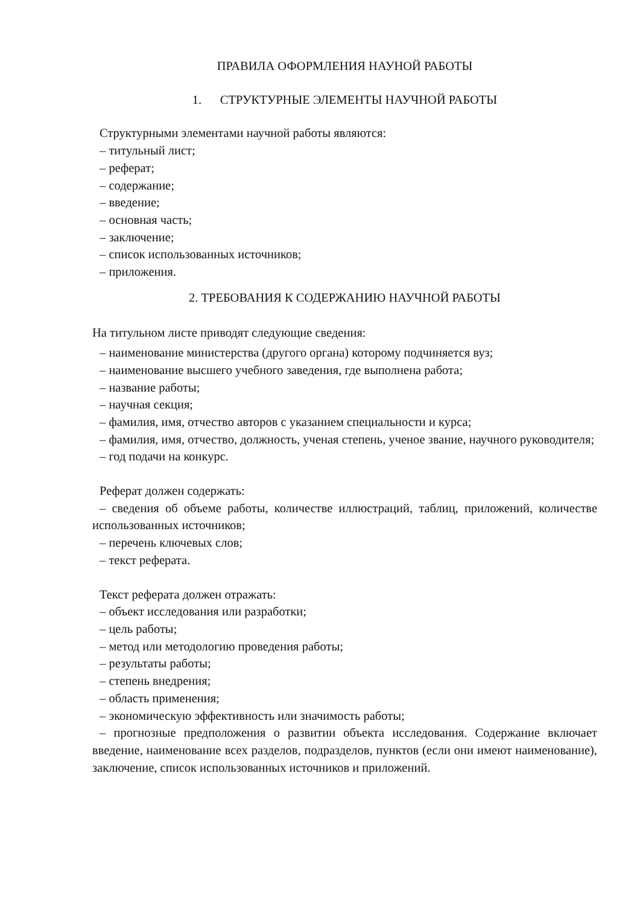ПРАВИЛА ОФОРМЛЕНИЯ НАУНОЙ РАБОТЫ
1. СТРУКТУРНЫЕ ЭЛЕМЕНТЫ НАУЧНОЙ РАБОТЫ
Структурными элементами научной работы являются:
– титульный лист;
– реферат;
– содержание;
– введение;
– основная часть;
– заключение;
– список использованных источников;
– приложения.
2. ТРЕБОВАНИЯ К СОДЕРЖАНИЮ НАУЧНОЙ РАБОТЫ
На титульном листе приводят следующие сведения:
– наименование министерства (другого органа) которому подчиняется вуз;
– наименование высшего учебного заведения, где выполнена работа;
– название работы;
– научная секция;
– фамилия, имя, отчество авторов с указанием специальности и курса;
– фамилия, имя, отчество, должность, ученая степень, ученое звание, научного руководителя;
– год подачи на конкурс.
Реферат должен содержать:
– сведения об объеме работы, количестве иллюстраций, таблиц, приложений, количестве использованных источников;
– перечень ключевых слов;
– текст реферата.
Текст реферата должен отражать:
– объект исследования или разработки;
– цель работы;
– метод или методологию проведения работы;
– результаты работы;
– степень внедрения;
– область применения;
– экономическую эффективность или значимость работы;
– прогнозные предположения о развитии объекта исследования. Содержание включает введение, наименование всех разделов, подразделов, пунктов (если они имеют наименование), заключение, список использованных источников и приложений.